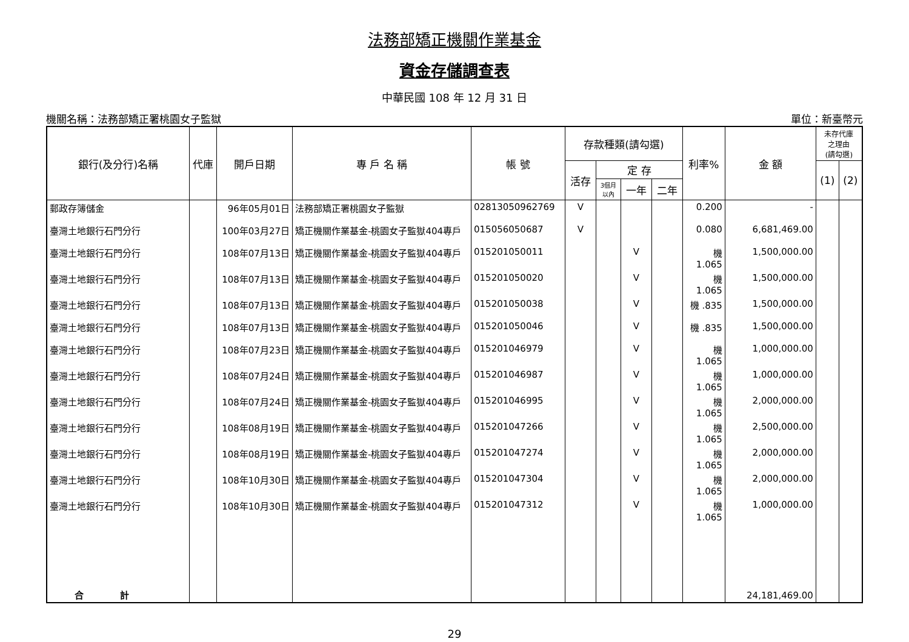法務部矯正機關作業基金
資金存儲調查表
中華民國 108 年 12 月 31 日
機關名稱：法務部矯正署桃園女子監獄 單位：新臺幣元
| 銀行(及分行)名稱 | 代庫 | 開戶日期 | 專 戶 名 稱 | 帳 號 | 存款種類(請勾選) | | | | 利率% | 金 額 | 未存代庫 之理由 (請勾選) | |
| --- | --- | --- | --- | --- | --- | --- | --- | --- | --- | --- | --- | --- |
| | | | | | 活存 | 定 存 | | | | | (1) | (2) |
| | | | | | | 3個月 以內 | 一年 | 二年 | | | | |
| 郵政存簿儲金 | | 96年05月01日 | 法務部矯正署桃園女子監獄 | 02813050962769 | V | | | | 0.200 | - | | |
| 臺灣土地銀行石門分行 | | 100年03月27日 | 矯正機關作業基金-桃園女子監獄404專戶 | 015056050687 | V | | | | 0.080 | 6,681,469.00 | | |
| 臺灣土地銀行石門分行 | | 108年07月13日 | 矯正機關作業基金-桃園女子監獄404專戶 | 015201050011 | | | V | | 機 1.065 | 1,500,000.00 | | |
| 臺灣土地銀行石門分行 | | 108年07月13日 | 矯正機關作業基金-桃園女子監獄404專戶 | 015201050020 | | | V | | 機 1.065 | 1,500,000.00 | | |
| 臺灣土地銀行石門分行 | | 108年07月13日 | 矯正機關作業基金-桃園女子監獄404專戶 | 015201050038 | | | V | | 機 .835 | 1,500,000.00 | | |
| 臺灣土地銀行石門分行 | | 108年07月13日 | 矯正機關作業基金-桃園女子監獄404專戶 | 015201050046 | | | V | | 機 .835 | 1,500,000.00 | | |
| 臺灣土地銀行石門分行 | | 108年07月23日 | 矯正機關作業基金-桃園女子監獄404專戶 | 015201046979 | | | V | | 機 1.065 | 1,000,000.00 | | |
| 臺灣土地銀行石門分行 | | 108年07月24日 | 矯正機關作業基金-桃園女子監獄404專戶 | 015201046987 | | | V | | 機 1.065 | 1,000,000.00 | | |
| 臺灣土地銀行石門分行 | | 108年07月24日 | 矯正機關作業基金-桃園女子監獄404專戶 | 015201046995 | | | V | | 機 1.065 | 2,000,000.00 | | |
| 臺灣土地銀行石門分行 | | 108年08月19日 | 矯正機關作業基金-桃園女子監獄404專戶 | 015201047266 | | | V | | 機 1.065 | 2,500,000.00 | | |
| 臺灣土地銀行石門分行 | | 108年08月19日 | 矯正機關作業基金-桃園女子監獄404專戶 | 015201047274 | | | V | | 機 1.065 | 2,000,000.00 | | |
| 臺灣土地銀行石門分行 | | 108年10月30日 | 矯正機關作業基金-桃園女子監獄404專戶 | 015201047304 | | | V | | 機 1.065 | 2,000,000.00 | | |
| 臺灣土地銀行石門分行 | | 108年10月30日 | 矯正機關作業基金-桃園女子監獄404專戶 | 015201047312 | | | V | | 機 1.065 | 1,000,000.00 | | |
| 合 計 | | | | | | | | | | 24,181,469.00 | | |
29